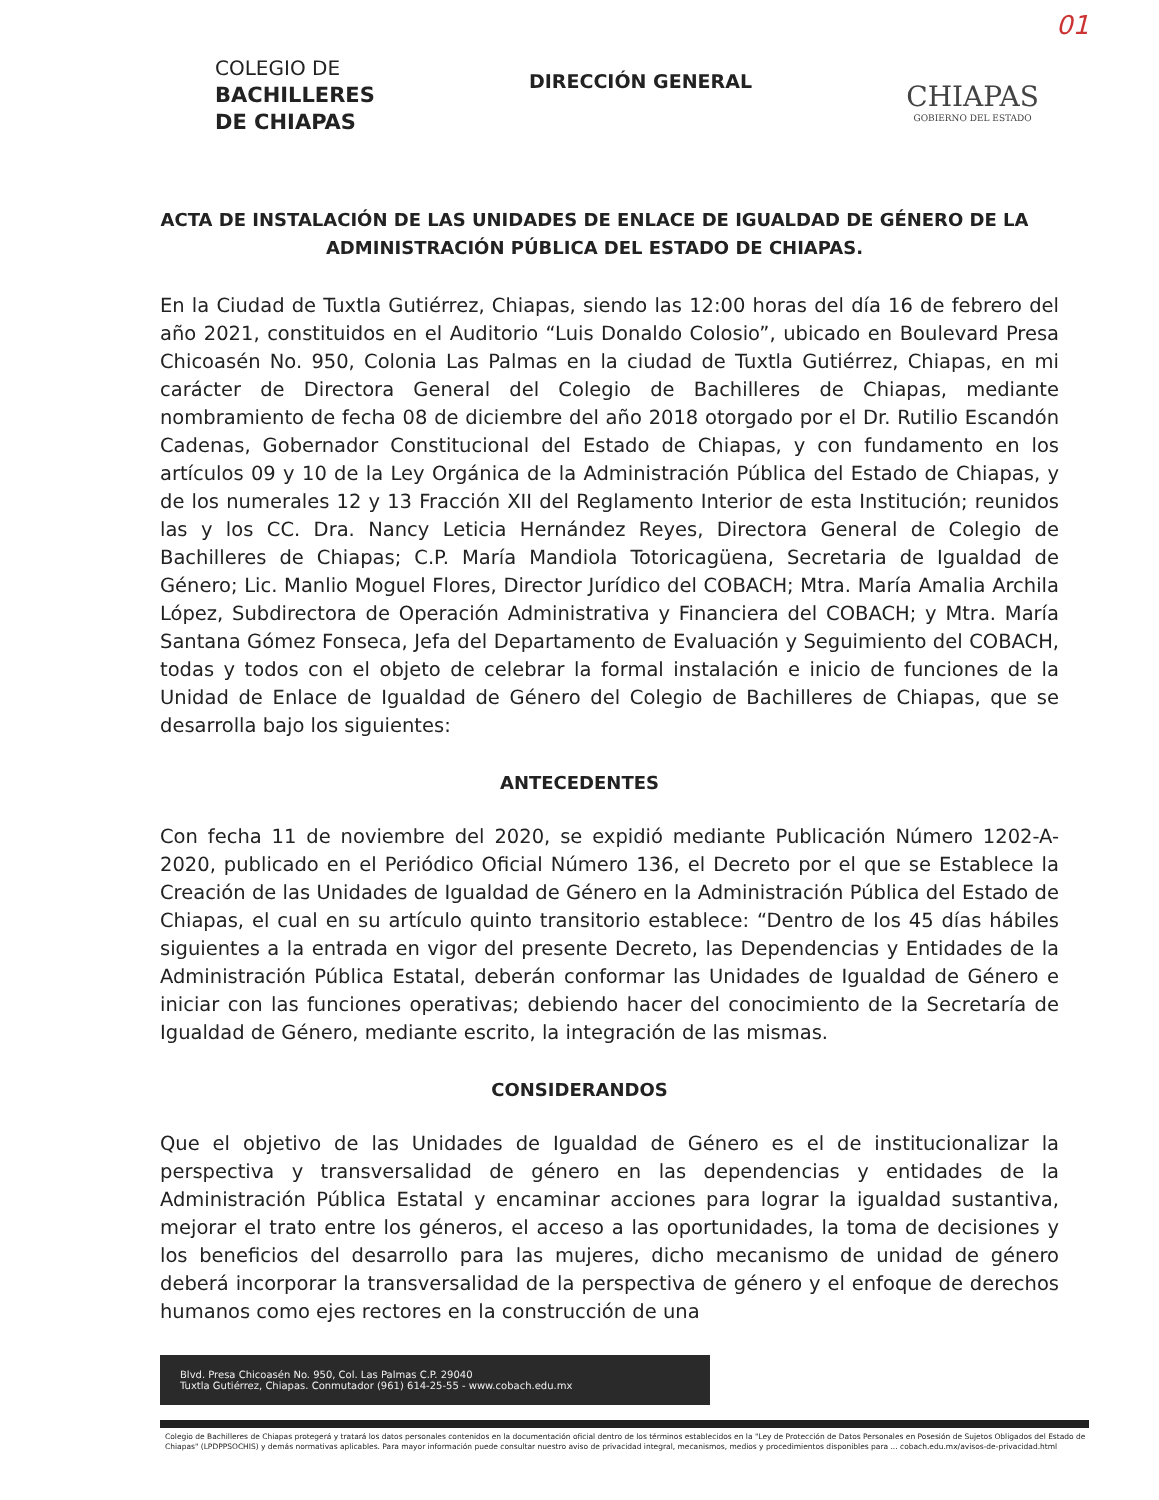01
COLEGIO DE
BACHILLERES
DE CHIAPAS
DIRECCIÓN GENERAL
CHIAPAS
GOBIERNO DEL ESTADO
ACTA DE INSTALACIÓN DE LAS UNIDADES DE ENLACE DE IGUALDAD DE GÉNERO DE LA ADMINISTRACIÓN PÚBLICA DEL ESTADO DE CHIAPAS.
En la Ciudad de Tuxtla Gutiérrez, Chiapas, siendo las 12:00 horas del día 16 de febrero del año 2021, constituidos en el Auditorio “Luis Donaldo Colosio”, ubicado en Boulevard Presa Chicoasén No. 950, Colonia Las Palmas en la ciudad de Tuxtla Gutiérrez, Chiapas, en mi carácter de Directora General del Colegio de Bachilleres de Chiapas, mediante nombramiento de fecha 08 de diciembre del año 2018 otorgado por el Dr. Rutilio Escandón Cadenas, Gobernador Constitucional del Estado de Chiapas, y con fundamento en los artículos 09 y 10 de la Ley Orgánica de la Administración Pública del Estado de Chiapas, y de los numerales 12 y 13 Fracción XII del Reglamento Interior de esta Institución; reunidos las y los CC. Dra. Nancy Leticia Hernández Reyes, Directora General de Colegio de Bachilleres de Chiapas; C.P. María Mandiola Totoricagüena, Secretaria de Igualdad de Género; Lic. Manlio Moguel Flores, Director Jurídico del COBACH; Mtra. María Amalia Archila López, Subdirectora de Operación Administrativa y Financiera del COBACH; y Mtra. María Santana Gómez Fonseca, Jefa del Departamento de Evaluación y Seguimiento del COBACH, todas y todos con el objeto de celebrar la formal instalación e inicio de funciones de la Unidad de Enlace de Igualdad de Género del Colegio de Bachilleres de Chiapas, que se desarrolla bajo los siguientes:
ANTECEDENTES
Con fecha 11 de noviembre del 2020, se expidió mediante Publicación Número 1202-A-2020, publicado en el Periódico Oficial Número 136, el Decreto por el que se Establece la Creación de las Unidades de Igualdad de Género en la Administración Pública del Estado de Chiapas, el cual en su artículo quinto transitorio establece: “Dentro de los 45 días hábiles siguientes a la entrada en vigor del presente Decreto, las Dependencias y Entidades de la Administración Pública Estatal, deberán conformar las Unidades de Igualdad de Género e iniciar con las funciones operativas; debiendo hacer del conocimiento de la Secretaría de Igualdad de Género, mediante escrito, la integración de las mismas.
CONSIDERANDOS
Que el objetivo de las Unidades de Igualdad de Género es el de institucionalizar la perspectiva y transversalidad de género en las dependencias y entidades de la Administración Pública Estatal y encaminar acciones para lograr la igualdad sustantiva, mejorar el trato entre los géneros, el acceso a las oportunidades, la toma de decisiones y los beneficios del desarrollo para las mujeres, dicho mecanismo de unidad de género deberá incorporar la transversalidad de la perspectiva de género y el enfoque de derechos humanos como ejes rectores en la construcción de una
Blvd. Presa Chicoasén No. 950, Col. Las Palmas C.P. 29040
Tuxtla Gutiérrez, Chiapas. Conmutador (961) 614-25-55 - www.cobach.edu.mx
Colegio de Bachilleres de Chiapas protegerá y tratará los datos personales contenidos en la documentación oficial dentro de los términos establecidos en la "Ley de Protección de Datos Personales en Posesión de Sujetos Obligados del Estado de Chiapas" (LPDPPSOCHIS) y demás normativas aplicables. Para mayor información puede consultar nuestro aviso de privacidad integral, mecanismos, medios y procedimientos disponibles para ... cobach.edu.mx/avisos-de-privacidad.html